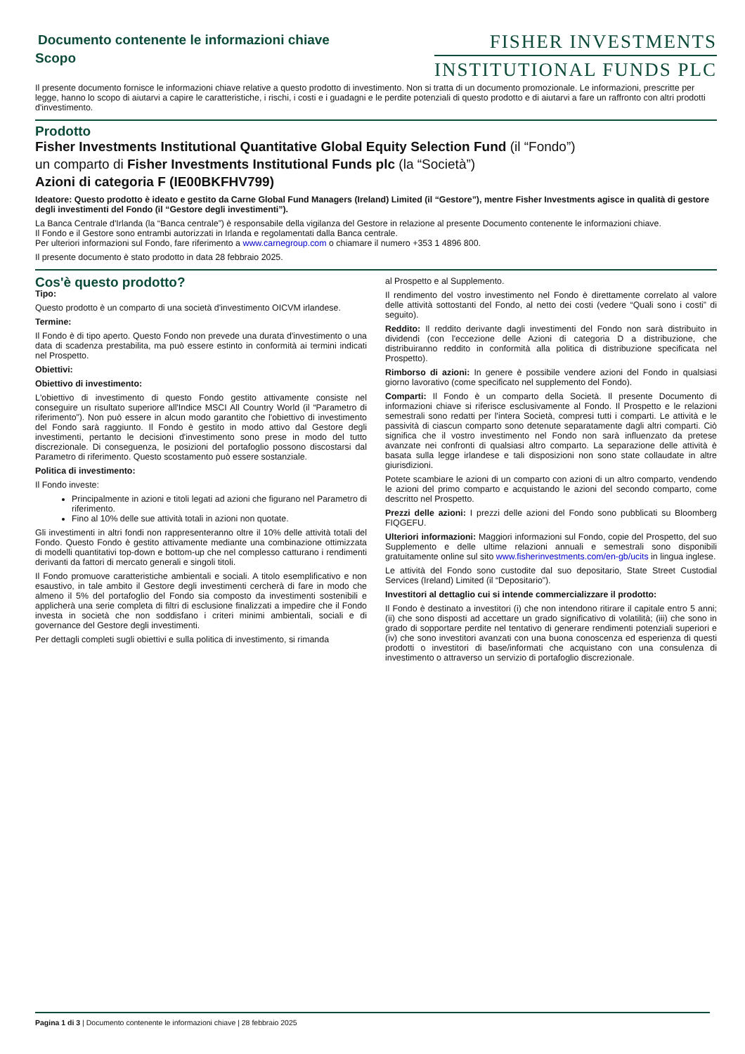Documento contenente le informazioni chiave
Scopo
FISHER INVESTMENTS
INSTITUTIONAL FUNDS PLC
Il presente documento fornisce le informazioni chiave relative a questo prodotto di investimento. Non si tratta di un documento promozionale. Le informazioni, prescritte per legge, hanno lo scopo di aiutarvi a capire le caratteristiche, i rischi, i costi e i guadagni e le perdite potenziali di questo prodotto e di aiutarvi a fare un raffronto con altri prodotti d'investimento.
Prodotto
Fisher Investments Institutional Quantitative Global Equity Selection Fund (il “Fondo”)
un comparto di Fisher Investments Institutional Funds plc (la “Società”)
Azioni di categoria F (IE00BKFHV799)
Ideatore: Questo prodotto è ideato e gestito da Carne Global Fund Managers (Ireland) Limited (il “Gestore”), mentre Fisher Investments agisce in qualità di gestore degli investimenti del Fondo (il “Gestore degli investimenti”).
La Banca Centrale d'Irlanda (la “Banca centrale”) è responsabile della vigilanza del Gestore in relazione al presente Documento contenente le informazioni chiave.
Il Fondo e il Gestore sono entrambi autorizzati in Irlanda e regolamentati dalla Banca centrale.
Per ulteriori informazioni sul Fondo, fare riferimento a www.carnegroup.com o chiamare il numero +353 1 4896 800.
Il presente documento è stato prodotto in data 28 febbraio 2025.
Cos'è questo prodotto?
Tipo:
Questo prodotto è un comparto di una società d'investimento OICVM irlandese.
Termine:
Il Fondo è di tipo aperto. Questo Fondo non prevede una durata d'investimento o una data di scadenza prestabilita, ma può essere estinto in conformità ai termini indicati nel Prospetto.
Obiettivi:
Obiettivo di investimento:
L'obiettivo di investimento di questo Fondo gestito attivamente consiste nel conseguire un risultato superiore all'Indice MSCI All Country World (il “Parametro di riferimento”). Non può essere in alcun modo garantito che l'obiettivo di investimento del Fondo sarà raggiunto. Il Fondo è gestito in modo attivo dal Gestore degli investimenti, pertanto le decisioni d'investimento sono prese in modo del tutto discrezionale. Di conseguenza, le posizioni del portafoglio possono discostarsi dal Parametro di riferimento. Questo scostamento può essere sostanziale.
Politica di investimento:
Il Fondo investe:
Principalmente in azioni e titoli legati ad azioni che figurano nel Parametro di riferimento.
Fino al 10% delle sue attività totali in azioni non quotate.
Gli investimenti in altri fondi non rappresenteranno oltre il 10% delle attività totali del Fondo. Questo Fondo è gestito attivamente mediante una combinazione ottimizzata di modelli quantitativi top-down e bottom-up che nel complesso catturano i rendimenti derivanti da fattori di mercato generali e singoli titoli.
Il Fondo promuove caratteristiche ambientali e sociali. A titolo esemplificativo e non esaustivo, in tale ambito il Gestore degli investimenti cercherà di fare in modo che almeno il 5% del portafoglio del Fondo sia composto da investimenti sostenibili e applicherà una serie completa di filtri di esclusione finalizzati a impedire che il Fondo investa in società che non soddisfano i criteri minimi ambientali, sociali e di governance del Gestore degli investimenti.
Per dettagli completi sugli obiettivi e sulla politica di investimento, si rimanda
al Prospetto e al Supplemento.
Il rendimento del vostro investimento nel Fondo è direttamente correlato al valore delle attività sottostanti del Fondo, al netto dei costi (vedere “Quali sono i costi” di seguito).
Reddito: Il reddito derivante dagli investimenti del Fondo non sarà distribuito in dividendi (con l'eccezione delle Azioni di categoria D a distribuzione, che distribuiranno reddito in conformità alla politica di distribuzione specificata nel Prospetto).
Rimborso di azioni: In genere è possibile vendere azioni del Fondo in qualsiasi giorno lavorativo (come specificato nel supplemento del Fondo).
Comparti: Il Fondo è un comparto della Società. Il presente Documento di informazioni chiave si riferisce esclusivamente al Fondo. Il Prospetto e le relazioni semestrali sono redatti per l'intera Società, compresi tutti i comparti. Le attività e le passività di ciascun comparto sono detenute separatamente dagli altri comparti. Ciò significa che il vostro investimento nel Fondo non sarà influenzato da pretese avanzate nei confronti di qualsiasi altro comparto. La separazione delle attività è basata sulla legge irlandese e tali disposizioni non sono state collaudate in altre giurisdizioni.
Potete scambiare le azioni di un comparto con azioni di un altro comparto, vendendo le azioni del primo comparto e acquistando le azioni del secondo comparto, come descritto nel Prospetto.
Prezzi delle azioni: I prezzi delle azioni del Fondo sono pubblicati su Bloomberg FIQGEFU.
Ulteriori informazioni: Maggiori informazioni sul Fondo, copie del Prospetto, del suo Supplemento e delle ultime relazioni annuali e semestrali sono disponibili gratuitamente online sul sito www.fisherinvestments.com/en-gb/ucits in lingua inglese.
Le attività del Fondo sono custodite dal suo depositario, State Street Custodial Services (Ireland) Limited (il “Depositario”).
Investitori al dettaglio cui si intende commercializzare il prodotto:
Il Fondo è destinato a investitori (i) che non intendono ritirare il capitale entro 5 anni; (ii) che sono disposti ad accettare un grado significativo di volatilità; (iii) che sono in grado di sopportare perdite nel tentativo di generare rendimenti potenziali superiori e (iv) che sono investitori avanzati con una buona conoscenza ed esperienza di questi prodotti o investitori di base/informati che acquistano con una consulenza di investimento o attraverso un servizio di portafoglio discrezionale.
Pagina 1 di 3 | Documento contenente le informazioni chiave | 28 febbraio 2025